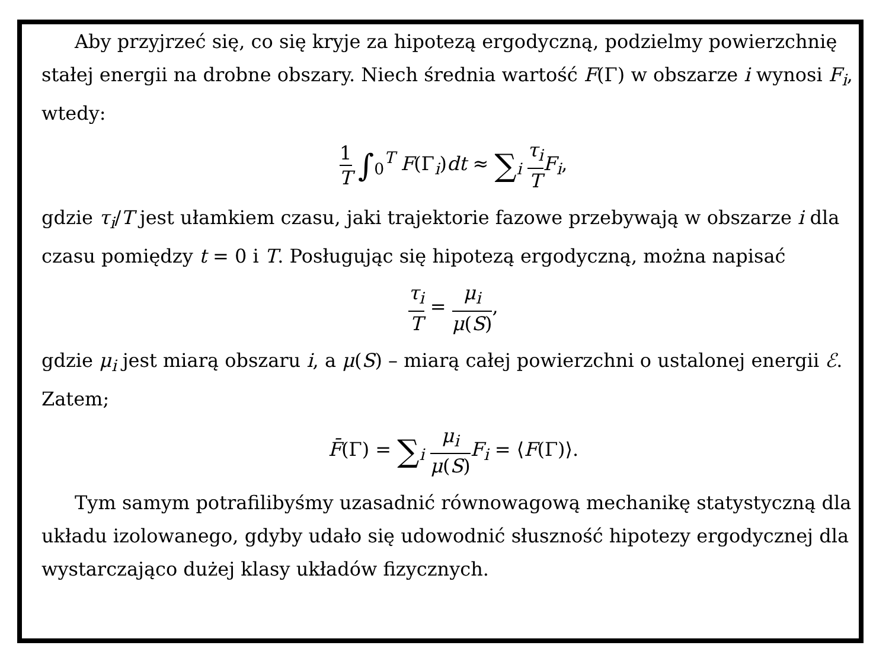Aby przyjrzeć się, co się kryje za hipotezą ergodyczną, podzielmy powierzchnię stałej energii na drobne obszary. Niech średnia wartość F(Γ) w obszarze i wynosi F<sub>i</sub>, wtedy:
1 T ∫<sub>0</sub><sup>T</sup> F(Γ<sub>i</sub>)dt ≈ ∑<sub>i</sub> τ<sub>i</sub> T F<sub>i</sub>,
gdzie τ<sub>i</sub>/T jest ułamkiem czasu, jaki trajektorie fazowe przebywają w obszarze i dla czasu pomiędzy t = 0 i T. Posługując się hipotezą ergodyczną, można napisać
τ<sub>i</sub> T = μ<sub>i</sub> μ(S),
gdzie μ<sub>i</sub> jest miarą obszaru i, a μ(S) – miarą całej powierzchni o ustalonej energii ℰ. Zatem;
F̄(Γ) = ∑<sub>i</sub> μ<sub>i</sub> μ(S) F<sub>i</sub> = ⟨F(Γ)⟩.
Tym samym potrafilibyśmy uzasadnić równowagową mechanikę statystyczną dla układu izolowanego, gdyby udało się udowodnić słuszność hipotezy ergodycznej dla wystarczająco dużej klasy układów fizycznych.